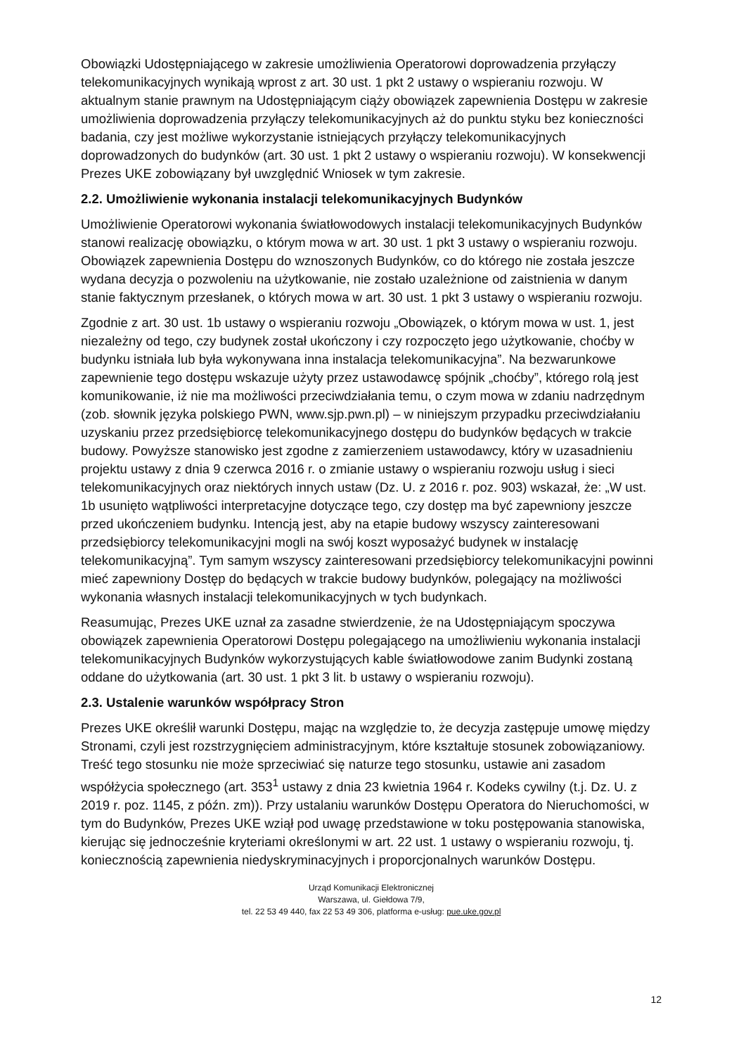Obowiązki Udostępniającego w zakresie umożliwienia Operatorowi doprowadzenia przyłączy telekomunikacyjnych wynikają wprost z art. 30 ust. 1 pkt 2 ustawy o wspieraniu rozwoju. W aktualnym stanie prawnym na Udostępniającym ciąży obowiązek zapewnienia Dostępu w zakresie umożliwienia doprowadzenia przyłączy telekomunikacyjnych aż do punktu styku bez konieczności badania, czy jest możliwe wykorzystanie istniejących przyłączy telekomunikacyjnych doprowadzonych do budynków (art. 30 ust. 1 pkt 2 ustawy o wspieraniu rozwoju). W konsekwencji Prezes UKE zobowiązany był uwzględnić Wniosek w tym zakresie.
2.2. Umożliwienie wykonania instalacji telekomunikacyjnych Budynków
Umożliwienie Operatorowi wykonania światłowodowych instalacji telekomunikacyjnych Budynków stanowi realizację obowiązku, o którym mowa w art. 30 ust. 1 pkt 3 ustawy o wspieraniu rozwoju. Obowiązek zapewnienia Dostępu do wznoszonych Budynków, co do którego nie została jeszcze wydana decyzja o pozwoleniu na użytkowanie, nie zostało uzależnione od zaistnienia w danym stanie faktycznym przesłanek, o których mowa w art. 30 ust. 1 pkt 3 ustawy o wspieraniu rozwoju.
Zgodnie z art. 30 ust. 1b ustawy o wspieraniu rozwoju „Obowiązek, o którym mowa w ust. 1, jest niezależny od tego, czy budynek został ukończony i czy rozpoczęto jego użytkowanie, choćby w budynku istniała lub była wykonywana inna instalacja telekomunikacyjna”. Na bezwarunkowe zapewnienie tego dostępu wskazuje użyty przez ustawodawcę spójnik „choćby”, którego rolą jest komunikowanie, iż nie ma możliwości przeciwdziałania temu, o czym mowa w zdaniu nadrzędnym (zob. słownik języka polskiego PWN, www.sjp.pwn.pl) – w niniejszym przypadku przeciwdziałaniu uzyskaniu przez przedsiębiorcę telekomunikacyjnego dostępu do budynków będących w trakcie budowy. Powyższe stanowisko jest zgodne z zamierzeniem ustawodawcy, który w uzasadnieniu projektu ustawy z dnia 9 czerwca 2016 r. o zmianie ustawy o wspieraniu rozwoju usług i sieci telekomunikacyjnych oraz niektórych innych ustaw (Dz. U. z 2016 r. poz. 903) wskazał, że: „W ust. 1b usunięto wątpliwości interpretacyjne dotyczące tego, czy dostęp ma być zapewniony jeszcze przed ukończeniem budynku. Intencją jest, aby na etapie budowy wszyscy zainteresowani przedsiębiorcy telekomunikacyjni mogli na swój koszt wyposażyć budynek w instalację telekomunikacyjną”. Tym samym wszyscy zainteresowani przedsiębiorcy telekomunikacyjni powinni mieć zapewniony Dostęp do będących w trakcie budowy budynków, polegający na możliwości wykonania własnych instalacji telekomunikacyjnych w tych budynkach.
Reasumując, Prezes UKE uznał za zasadne stwierdzenie, że na Udostępniającym spoczywa obowiązek zapewnienia Operatorowi Dostępu polegającego na umożliwieniu wykonania instalacji telekomunikacyjnych Budynków wykorzystujących kable światłowodowe zanim Budynki zostaną oddane do użytkowania (art. 30 ust. 1 pkt 3 lit. b ustawy o wspieraniu rozwoju).
2.3. Ustalenie warunków współpracy Stron
Prezes UKE określił warunki Dostępu, mając na względzie to, że decyzja zastępuje umowę między Stronami, czyli jest rozstrzygnięciem administracyjnym, które kształtuje stosunek zobowiązaniowy. Treść tego stosunku nie może sprzeciwiać się naturze tego stosunku, ustawie ani zasadom współżycia społecznego (art. 353<sup>1</sup> ustawy z dnia 23 kwietnia 1964 r. Kodeks cywilny (t.j. Dz. U. z 2019 r. poz. 1145, z późn. zm)). Przy ustalaniu warunków Dostępu Operatora do Nieruchomości, w tym do Budynków, Prezes UKE wziął pod uwagę przedstawione w toku postępowania stanowiska, kierując się jednocześnie kryteriami określonymi w art. 22 ust. 1 ustawy o wspieraniu rozwoju, tj. koniecznością zapewnienia niedyskryminacyjnych i proporcjonalnych warunków Dostępu.
Urząd Komunikacji Elektronicznej
Warszawa, ul. Giełdowa 7/9,
tel. 22 53 49 440, fax 22 53 49 306, platforma e-usług: pue.uke.gov.pl
12